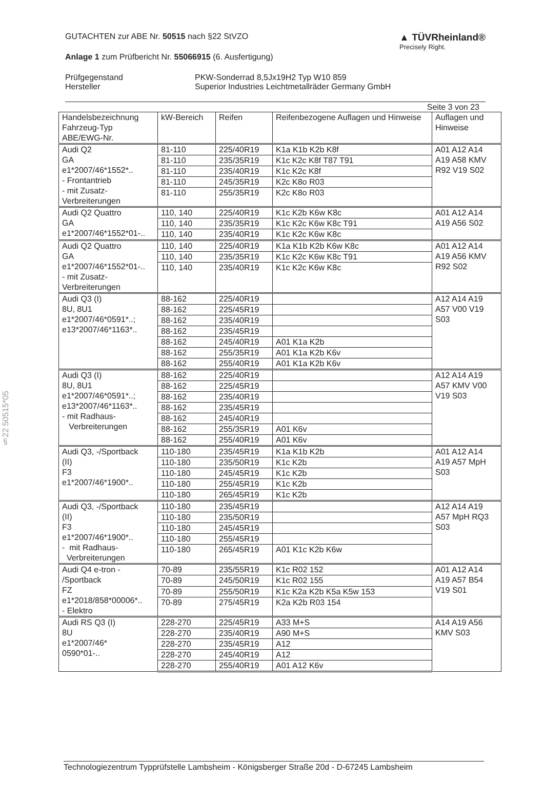▲ TÜVRheinland®
Precisely Right.
GUTACHTEN zur ABE Nr. 50515 nach §22 StVZO
Anlage 1 zum Prüfbericht Nr. 55066915 (6. Ausfertigung)
Prüfgegenstand
Hersteller
PKW-Sonderrad 8,5Jx19H2 Typ W10 859
Superior Industries Leichtmetallräder Germany GmbH
Seite 3 von 23
§22 50515*05
| Handelsbezeichnung Fahrzeug-Typ ABE/EWG-Nr. | kW-Bereich | Reifen | Reifenbezogene Auflagen und Hinweise | Auflagen und Hinweise |
| --- | --- | --- | --- | --- |
| Audi Q2 GA e1*2007/46*1552*.. - Frontantrieb - mit Zusatz- Verbreiterungen | 81-110 | 225/40R19 | K1a K1b K2b K8f | A01 A12 A14 A19 A58 KMV R92 V19 S02 |
| | 81-110 | 235/35R19 | K1c K2c K8f T87 T91 | |
| | 81-110 | 235/40R19 | K1c K2c K8f | |
| | 81-110 | 245/35R19 | K2c K8o R03 | |
| | 81-110 | 255/35R19 | K2c K8o R03 | |
| Audi Q2 Quattro GA e1*2007/46*1552*01-.. | 110, 140 | 225/40R19 | K1c K2b K6w K8c | A01 A12 A14 A19 A56 S02 |
| | 110, 140 | 235/35R19 | K1c K2c K6w K8c T91 | |
| | 110, 140 | 235/40R19 | K1c K2c K6w K8c | |
| Audi Q2 Quattro GA e1*2007/46*1552*01-.. - mit Zusatz- Verbreiterungen | 110, 140 | 225/40R19 | K1a K1b K2b K6w K8c | A01 A12 A14 A19 A56 KMV R92 S02 |
| | 110, 140 | 235/35R19 | K1c K2c K6w K8c T91 | |
| | 110, 140 | 235/40R19 | K1c K2c K6w K8c | |
| Audi Q3 (I) 8U, 8U1 e1*2007/46*0591*..; e13*2007/46*1163*.. | 88-162 | 225/40R19 | | A12 A14 A19 A57 V00 V19 S03 |
| | 88-162 | 225/45R19 | | |
| | 88-162 | 235/40R19 | | |
| | 88-162 | 235/45R19 | | |
| | 88-162 | 245/40R19 | A01 K1a K2b | |
| | 88-162 | 255/35R19 | A01 K1a K2b K6v | |
| | 88-162 | 255/40R19 | A01 K1a K2b K6v | |
| Audi Q3 (I) 8U, 8U1 e1*2007/46*0591*..; e13*2007/46*1163*.. - mit Radhaus- Verbreiterungen | 88-162 | 225/40R19 | | A12 A14 A19 A57 KMV V00 V19 S03 |
| | 88-162 | 225/45R19 | | |
| | 88-162 | 235/40R19 | | |
| | 88-162 | 235/45R19 | | |
| | 88-162 | 245/40R19 | | |
| | 88-162 | 255/35R19 | A01 K6v | |
| | 88-162 | 255/40R19 | A01 K6v | |
| Audi Q3, -/Sportback (II) F3 e1*2007/46*1900*.. | 110-180 | 235/45R19 | K1a K1b K2b | A01 A12 A14 A19 A57 MpH S03 |
| | 110-180 | 235/50R19 | K1c K2b | |
| | 110-180 | 245/45R19 | K1c K2b | |
| | 110-180 | 255/45R19 | K1c K2b | |
| | 110-180 | 265/45R19 | K1c K2b | |
| Audi Q3, -/Sportback (II) F3 e1*2007/46*1900*.. - mit Radhaus- Verbreiterungen | 110-180 | 235/45R19 | | A12 A14 A19 A57 MpH RQ3 S03 |
| | 110-180 | 235/50R19 | | |
| | 110-180 | 245/45R19 | | |
| | 110-180 | 255/45R19 | | |
| | 110-180 | 265/45R19 | A01 K1c K2b K6w | |
| Audi Q4 e-tron - /Sportback FZ e1*2018/858*00006*.. - Elektro | 70-89 | 235/55R19 | K1c R02 152 | A01 A12 A14 A19 A57 B54 V19 S01 |
| | 70-89 | 245/50R19 | K1c R02 155 | |
| | 70-89 | 255/50R19 | K1c K2a K2b K5a K5w 153 | |
| | 70-89 | 275/45R19 | K2a K2b R03 154 | |
| Audi RS Q3 (I) 8U e1*2007/46* 0590*01-.. | 228-270 | 225/45R19 | A33 M+S | A14 A19 A56 KMV S03 |
| | 228-270 | 235/40R19 | A90 M+S | |
| | 228-270 | 235/45R19 | A12 | |
| | 228-270 | 245/40R19 | A12 | |
| | 228-270 | 255/40R19 | A01 A12 K6v | |
Technologiezentrum Typprüfstelle Lambsheim - Königsberger Straße 20d - D-67245 Lambsheim